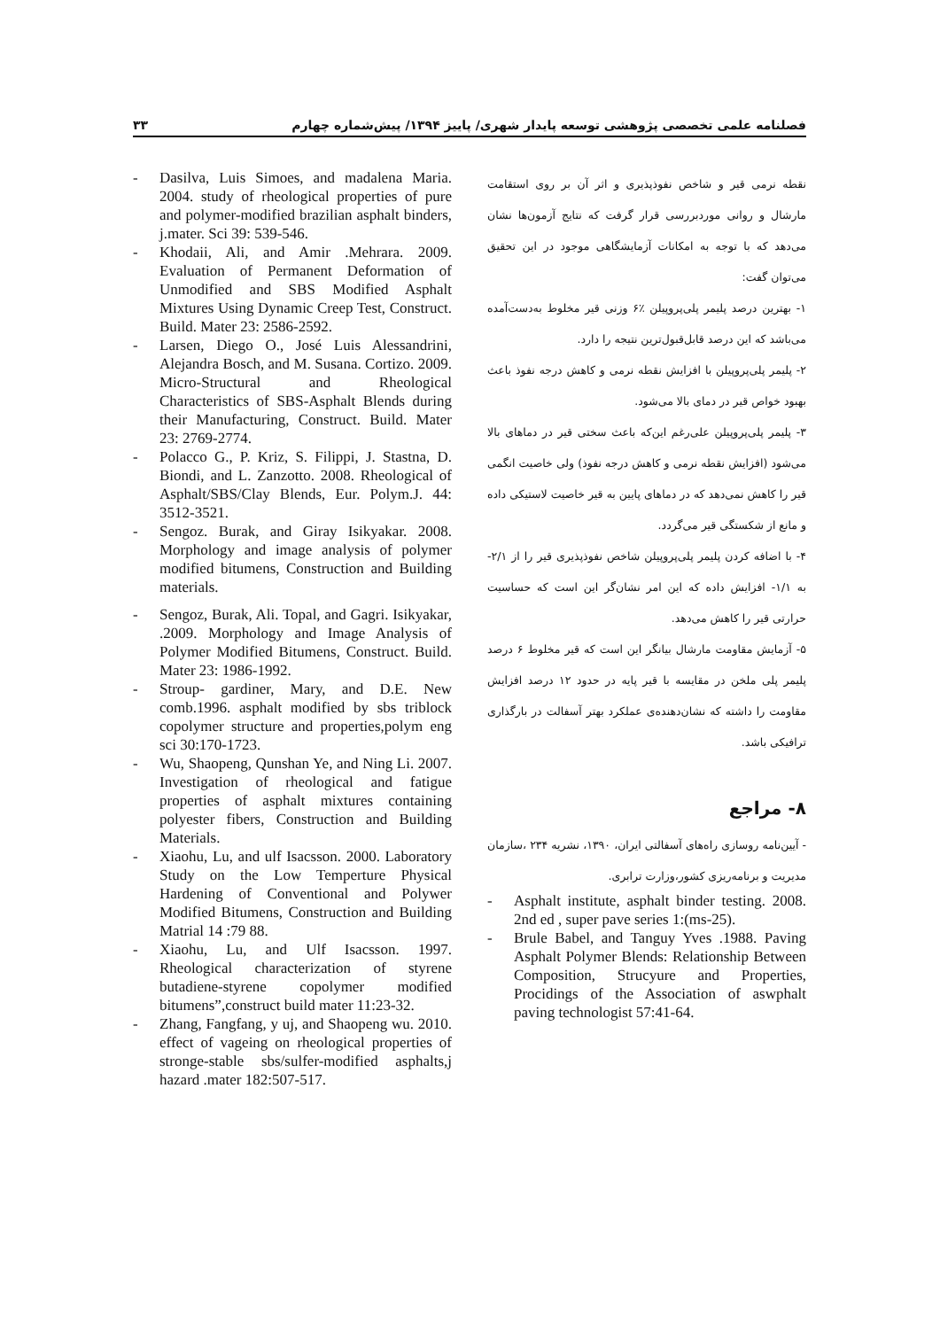فصلنامه علمی تخصصی پژوهشی توسعه پایدار شهری/ پاییز ۱۳۹۴/ پیش‌شماره چهارم ۳۳
نقطه نرمی قیر و شاخص نفوذپذیری و اثر آن بر روی استقامت مارشال و روانی موردبررسی قرار گرفت که نتایج آزمون‌ها نشان می‌دهد که با توجه به امکانات آزمایشگاهی موجود در این تحقیق می‌توان گفت:
۱- بهترین درصد پلیمر پلی‌پروپیلن ٪۶ وزنی قیر مخلوط به‌دست‌آمده می‌باشد که این درصد قابل‌قبول‌ترین نتیجه را دارد.
۲- پلیمر پلی‌پروپیلن با افزایش نقطه نرمی و کاهش درجه نفوذ باعث بهبود خواص قیر در دمای بالا می‌شود.
۳- پلیمر پلی‌پروپیلن علی‌رغم این‌که باعث سختی قیر در دماهای بالا می‌شود (افزایش نقطه نرمی و کاهش درجه نفوذ) ولی خاصیت انگمی قیر را کاهش نمی‌دهد که در دماهای پایین به قیر خاصیت لاستیکی داده و مانع از شکستگی قیر می‌گردد.
۴- با اضافه کردن پلیمر پلی‌پروپیلن شاخص نفوذپذیری قیر را از ۲/۱- به ۱/۱- افزایش داده که این امر نشان‌گر این است که حساسیت حرارتی قیر را کاهش می‌دهد.
۵- آزمایش مقاومت مارشال بیانگر این است که قیر مخلوط ۶ درصد پلیمر پلی ملخن در مقایسه با قیر پایه در حدود ۱۲ درصد افزایش مقاومت را داشته که نشان‌دهنده‌ی عملکرد بهتر آسفالت در بارگذاری ترافیکی باشد.
۸- مراجع
- آیین‌نامه روسازی راه‌های آسفالتی ایران، ۱۳۹۰، نشریه ۲۳۴ ،سازمان مدیریت و برنامه‌ریزی کشور،وزارت ترابری.
- Asphalt institute, asphalt binder testing. 2008. 2nd ed , super pave series 1:(ms-25).
- Brule Babel, and Tanguy Yves .1988. Paving Asphalt Polymer Blends: Relationship Between Composition, Strucyure and Properties, Procidings of the Association of aswphalt paving technologist 57:41-64.
- Dasilva, Luis Simoes, and madalena Maria. 2004. study of rheological properties of pure and polymer-modified brazilian asphalt binders, j.mater. Sci 39: 539-546.
- Khodaii, Ali, and Amir .Mehrara. 2009. Evaluation of Permanent Deformation of Unmodified and SBS Modified Asphalt Mixtures Using Dynamic Creep Test, Construct. Build. Mater 23: 2586-2592.
- Larsen, Diego O., José Luis Alessandrini, Alejandra Bosch, and M. Susana. Cortizo. 2009. Micro-Structural and Rheological Characteristics of SBS-Asphalt Blends during their Manufacturing, Construct. Build. Mater 23: 2769-2774.
- Polacco G., P. Kriz, S. Filippi, J. Stastna, D. Biondi, and L. Zanzotto. 2008. Rheological of Asphalt/SBS/Clay Blends, Eur. Polym.J. 44: 3512-3521.
- Sengoz. Burak, and Giray Isikyakar. 2008. Morphology and image analysis of polymer modified bitumens, Construction and Building materials.
- Sengoz, Burak, Ali. Topal, and Gagri. Isikyakar, .2009. Morphology and Image Analysis of Polymer Modified Bitumens, Construct. Build. Mater 23: 1986-1992.
- Stroup- gardiner, Mary, and D.E. New comb.1996. asphalt modified by sbs triblock copolymer structure and properties,polym eng sci 30:170-1723.
- Wu, Shaopeng, Qunshan Ye, and Ning Li. 2007. Investigation of rheological and fatigue properties of asphalt mixtures containing polyester fibers, Construction and Building Materials.
- Xiaohu, Lu, and ulf Isacsson. 2000. Laboratory Study on the Low Temperture Physical Hardening of Conventional and Polywer Modified Bitumens, Construction and Building Matrial 14 :79 88.
- Xiaohu, Lu, and Ulf Isacsson. 1997. Rheological characterization of styrene butadiene-styrene copolymer modified bitumens”,construct build mater 11:23-32.
- Zhang, Fangfang, y uj, and Shaopeng wu. 2010. effect of vageing on rheological properties of stronge-stable sbs/sulfer-modified asphalts,j hazard .mater 182:507-517.